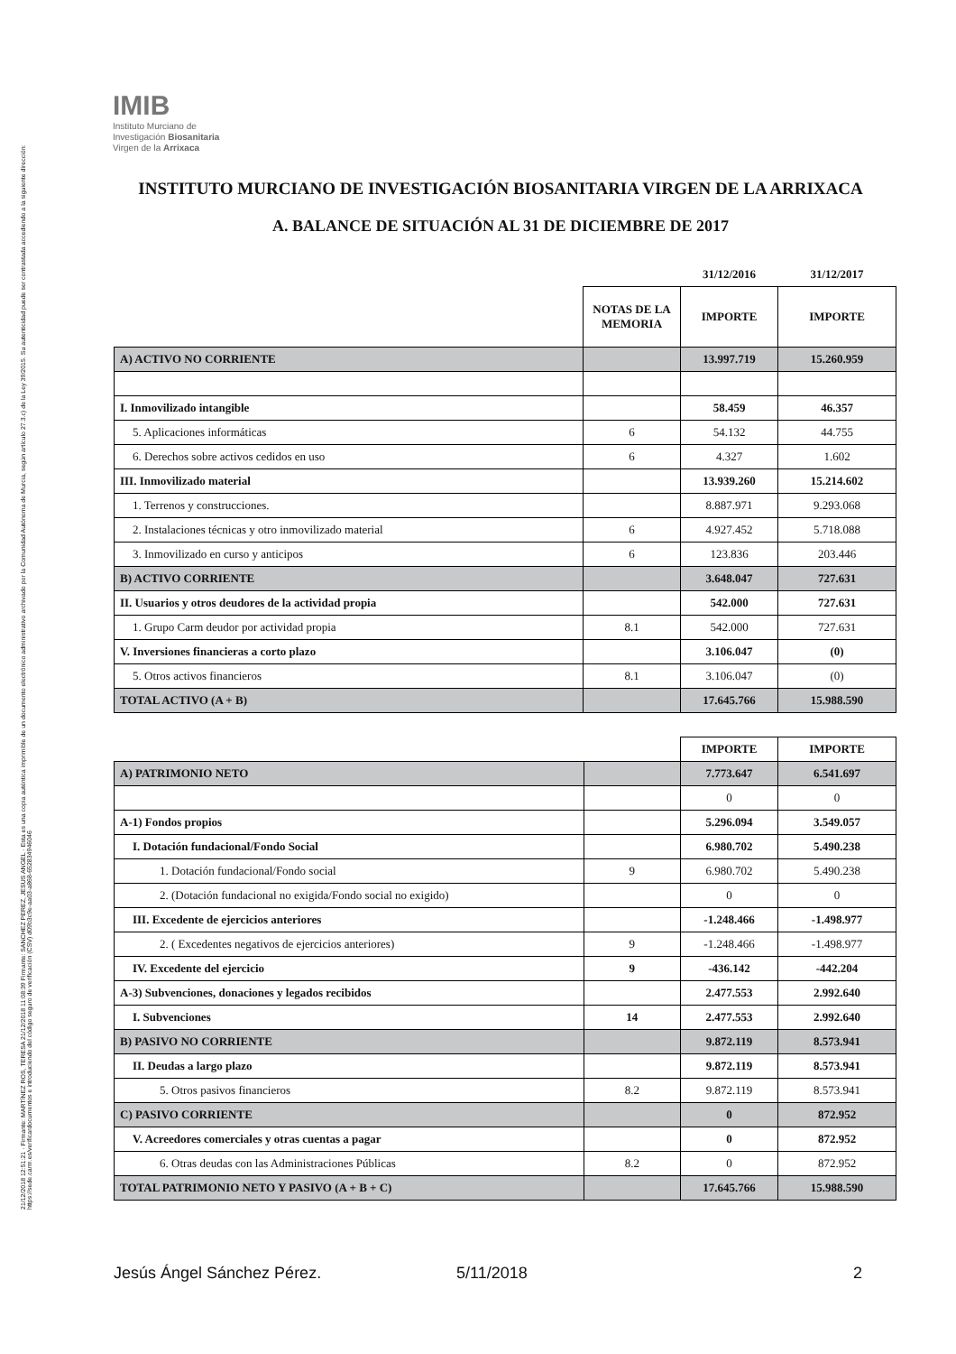21/12/2018 12:51:21 · Firmante: MARTÍNEZ ROS, TERESA 21/12/2018 11:08:39 Firmante: SANCHEZ PEREZ, JESUS ANGEL · Esta es una copia auténtica imprimible de un documento electrónico administrativo archivado por la Comunidad Autónoma de Murcia, según artículo 27.3.c) de la Ley 39/2015. Su autenticidad puede ser contrastada accediendo a la siguiente dirección: https://sede.carm.es/verificardocumentos e introduciendo del código seguro de verificación (CSV) d09b3c9e-aa03-a868-652834946046
IMIB
Instituto Murciano de
Investigación Biosanitaria
Virgen de la Arrixaca
INSTITUTO MURCIANO DE INVESTIGACIÓN BIOSANITARIA VIRGEN DE LA ARRIXACA
A. BALANCE DE SITUACIÓN AL 31 DE DICIEMBRE DE 2017
| | | 31/12/2016 | 31/12/2017 |
| | NOTAS DE LA MEMORIA | IMPORTE | IMPORTE |
| A) ACTIVO NO CORRIENTE | | 13.997.719 | 15.260.959 |
| I. Inmovilizado intangible | | 58.459 | 46.357 |
| 5. Aplicaciones informáticas | 6 | 54.132 | 44.755 |
| 6. Derechos sobre activos cedidos en uso | 6 | 4.327 | 1.602 |
| III. Inmovilizado material | | 13.939.260 | 15.214.602 |
| 1. Terrenos y construcciones. | | 8.887.971 | 9.293.068 |
| 2. Instalaciones técnicas y otro inmovilizado material | 6 | 4.927.452 | 5.718.088 |
| 3. Inmovilizado en curso y anticipos | 6 | 123.836 | 203.446 |
| B) ACTIVO CORRIENTE | | 3.648.047 | 727.631 |
| II. Usuarios y otros deudores de la actividad propia | | 542.000 | 727.631 |
| 1. Grupo Carm deudor por actividad propia | 8.1 | 542.000 | 727.631 |
| V. Inversiones financieras a corto plazo | | 3.106.047 | (0) |
| 5. Otros activos financieros | 8.1 | 3.106.047 | (0) |
| TOTAL ACTIVO (A + B) | | 17.645.766 | 15.988.590 |
| | | IMPORTE | IMPORTE |
| A) PATRIMONIO NETO | | 7.773.647 | 6.541.697 |
| | | 0 | 0 |
| A-1) Fondos propios | | 5.296.094 | 3.549.057 |
| I. Dotación fundacional/Fondo Social | | 6.980.702 | 5.490.238 |
| 1. Dotación fundacional/Fondo social | 9 | 6.980.702 | 5.490.238 |
| 2. (Dotación fundacional no exigida/Fondo social no exigido) | | 0 | 0 |
| III. Excedente de ejercicios anteriores | | -1.248.466 | -1.498.977 |
| 2. ( Excedentes negativos de ejercicios anteriores) | 9 | -1.248.466 | -1.498.977 |
| IV. Excedente del ejercicio | 9 | -436.142 | -442.204 |
| A-3) Subvenciones, donaciones y legados recibidos | | 2.477.553 | 2.992.640 |
| I. Subvenciones | 14 | 2.477.553 | 2.992.640 |
| B) PASIVO NO CORRIENTE | | 9.872.119 | 8.573.941 |
| II. Deudas a largo plazo | | 9.872.119 | 8.573.941 |
| 5. Otros pasivos financieros | 8.2 | 9.872.119 | 8.573.941 |
| C) PASIVO CORRIENTE | | 0 | 872.952 |
| V. Acreedores comerciales y otras cuentas a pagar | | 0 | 872.952 |
| 6. Otras deudas con las Administraciones Públicas | 8.2 | 0 | 872.952 |
| TOTAL PATRIMONIO NETO Y PASIVO (A + B + C) | | 17.645.766 | 15.988.590 |
Jesús Ángel Sánchez Pérez. 5/11/2018 2